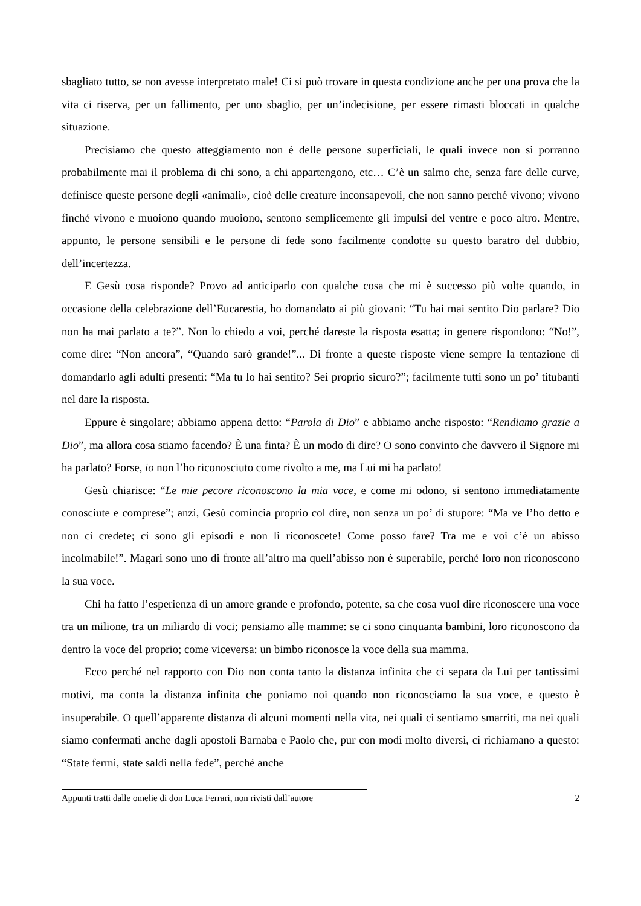sbagliato tutto, se non avesse interpretato male! Ci si può trovare in questa condizione anche per una prova che la vita ci riserva, per un fallimento, per uno sbaglio, per un’indecisione, per essere rimasti bloccati in qualche situazione.
Precisiamo che questo atteggiamento non è delle persone superficiali, le quali invece non si porranno probabilmente mai il problema di chi sono, a chi appartengono, etc… C’è un salmo che, senza fare delle curve, definisce queste persone degli «animali», cioè delle creature inconsapevoli, che non sanno perché vivono; vivono finché vivono e muoiono quando muoiono, sentono semplicemente gli impulsi del ventre e poco altro. Mentre, appunto, le persone sensibili e le persone di fede sono facilmente condotte su questo baratro del dubbio, dell’incertezza.
E Gesù cosa risponde? Provo ad anticiparlo con qualche cosa che mi è successo più volte quando, in occasione della celebrazione dell’Eucarestia, ho domandato ai più giovani: “Tu hai mai sentito Dio parlare? Dio non ha mai parlato a te?”. Non lo chiedo a voi, perché dareste la risposta esatta; in genere rispondono: “No!”, come dire: “Non ancora”, “Quando sarò grande!”... Di fronte a queste risposte viene sempre la tentazione di domandarlo agli adulti presenti: “Ma tu lo hai sentito? Sei proprio sicuro?”; facilmente tutti sono un po’ titubanti nel dare la risposta.
Eppure è singolare; abbiamo appena detto: “Parola di Dio” e abbiamo anche risposto: “Rendiamo grazie a Dio”, ma allora cosa stiamo facendo? È una finta? È un modo di dire? O sono convinto che davvero il Signore mi ha parlato? Forse, io non l’ho riconosciuto come rivolto a me, ma Lui mi ha parlato!
Gesù chiarisce: “Le mie pecore riconoscono la mia voce, e come mi odono, si sentono immediatamente conosciute e comprese”; anzi, Gesù comincia proprio col dire, non senza un po’ di stupore: “Ma ve l’ho detto e non ci credete; ci sono gli episodi e non li riconoscete! Come posso fare? Tra me e voi c’è un abisso incolmabile!”. Magari sono uno di fronte all’altro ma quell’abisso non è superabile, perché loro non riconoscono la sua voce.
Chi ha fatto l’esperienza di un amore grande e profondo, potente, sa che cosa vuol dire riconoscere una voce tra un milione, tra un miliardo di voci; pensiamo alle mamme: se ci sono cinquanta bambini, loro riconoscono da dentro la voce del proprio; come viceversa: un bimbo riconosce la voce della sua mamma.
Ecco perché nel rapporto con Dio non conta tanto la distanza infinita che ci separa da Lui per tantissimi motivi, ma conta la distanza infinita che poniamo noi quando non riconosciamo la sua voce, e questo è insuperabile. O quell’apparente distanza di alcuni momenti nella vita, nei quali ci sentiamo smarriti, ma nei quali siamo confermati anche dagli apostoli Barnaba e Paolo che, pur con modi molto diversi, ci richiamano a questo: “State fermi, state saldi nella fede”, perché anche
Appunti tratti dalle omelie di don Luca Ferrari, non rivisti dall’autore 2